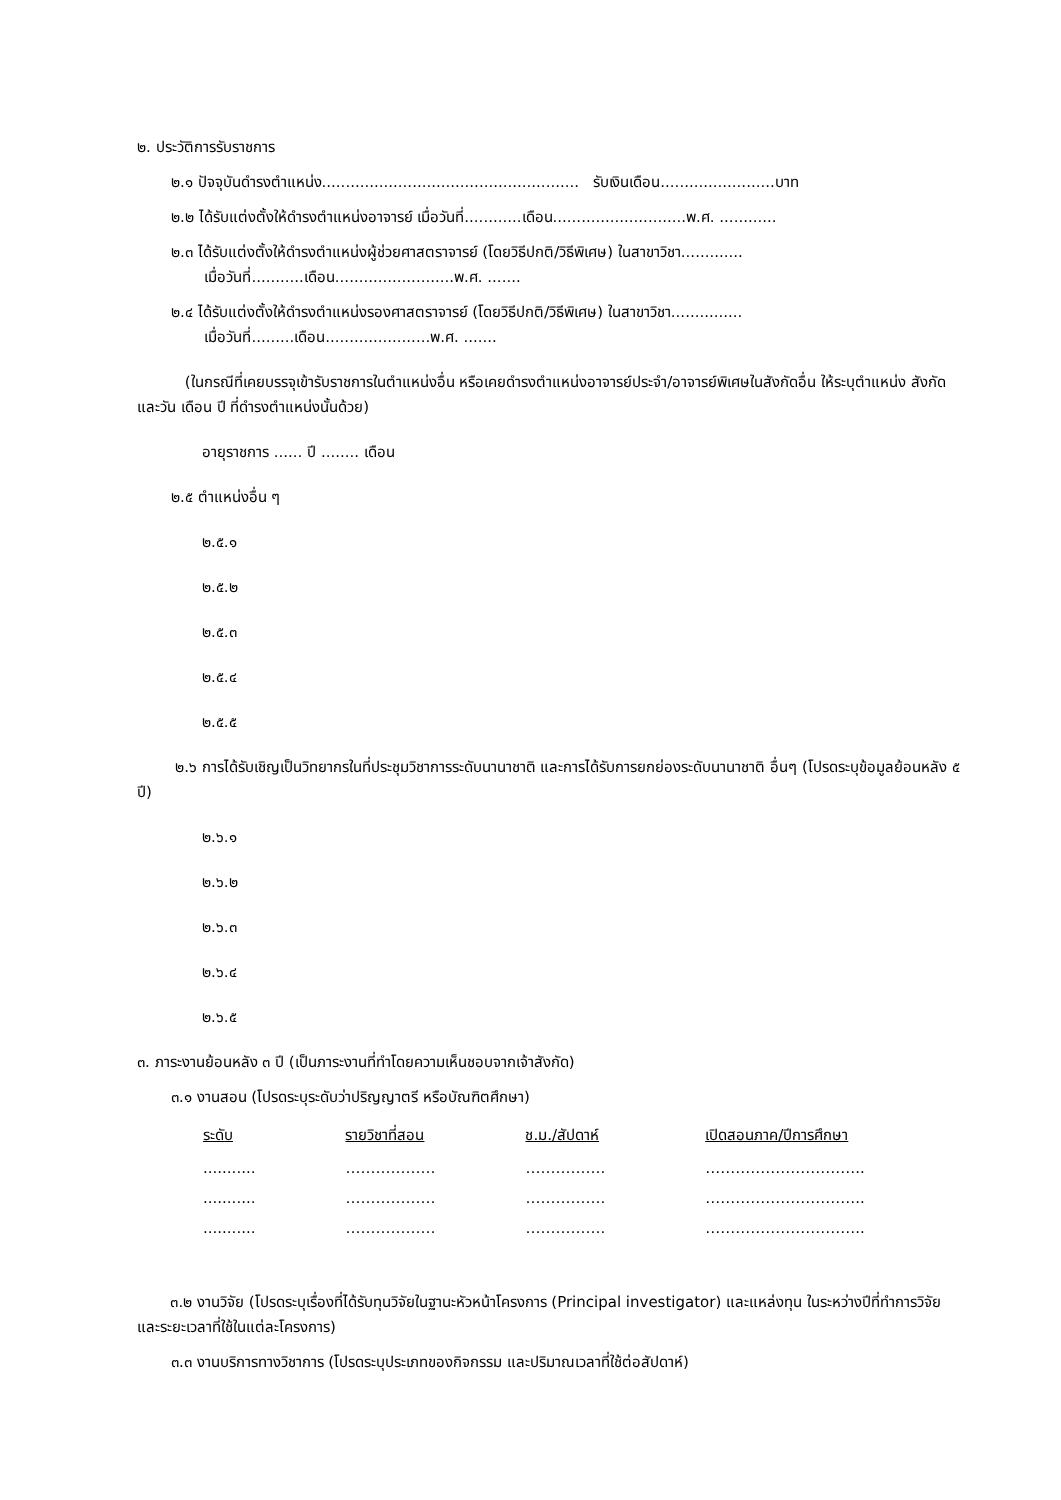๒. ประวัติการรับราชการ
๒.๑ ปัจจุบันดำรงตำแหน่ง...................................................... รับเงินเดือน........................บาท
๒.๒ ได้รับแต่งตั้งให้ดำรงตำแหน่งอาจารย์ เมื่อวันที่............เดือน............................พ.ศ. ............
๒.๓ ได้รับแต่งตั้งให้ดำรงตำแหน่งผู้ช่วยศาสตราจารย์ (โดยวิธีปกติ/วิธีพิเศษ) ในสาขาวิชา.............
เมื่อวันที่...........เดือน.........................พ.ศ. .......
๒.๔ ได้รับแต่งตั้งให้ดำรงตำแหน่งรองศาสตราจารย์ (โดยวิธีปกติ/วิธีพิเศษ) ในสาขาวิชา...............
เมื่อวันที่.........เดือน......................พ.ศ. .......
(ในกรณีที่เคยบรรจุเข้ารับราชการในตำแหน่งอื่น หรือเคยดำรงตำแหน่งอาจารย์ประจำ/อาจารย์พิเศษในสังกัดอื่น ให้ระบุตำแหน่ง สังกัด และวัน เดือน ปี ที่ดำรงตำแหน่งนั้นด้วย)
อายุราชการ ...... ปี ........ เดือน
๒.๕ ตำแหน่งอื่น ๆ
๒.๕.๑
๒.๕.๒
๒.๕.๓
๒.๕.๔
๒.๕.๕
๒.๖ การได้รับเชิญเป็นวิทยากรในที่ประชุมวิชาการระดับนานาชาติ และการได้รับการยกย่องระดับนานาชาติ อื่นๆ (โปรดระบุข้อมูลย้อนหลัง ๕ ปี)
๒.๖.๑
๒.๖.๒
๒.๖.๓
๒.๖.๔
๒.๖.๕
๓. ภาระงานย้อนหลัง ๓ ปี (เป็นภาระงานที่ทำโดยความเห็นชอบจากเจ้าสังกัด)
๓.๑ งานสอน (โปรดระบุระดับว่าปริญญาตรี หรือบัณฑิตศึกษา)
| ระดับ | รายวิชาที่สอน | ช.ม./สัปดาห์ | เปิดสอนภาค/ปีการศึกษา |
| --- | --- | --- | --- |
| ........... | ……………… | ……………. | ………………………….. |
| ........... | ……………… | ……………. | ………………………….. |
| ........... | ……………… | ……………. | ………………………….. |
๓.๒ งานวิจัย (โปรดระบุเรื่องที่ได้รับทุนวิจัยในฐานะหัวหน้าโครงการ (Principal investigator) และแหล่งทุน ในระหว่างปีที่ทำการวิจัย และระยะเวลาที่ใช้ในแต่ละโครงการ)
๓.๓ งานบริการทางวิชาการ (โปรดระบุประเภทของกิจกรรม และปริมาณเวลาที่ใช้ต่อสัปดาห์)